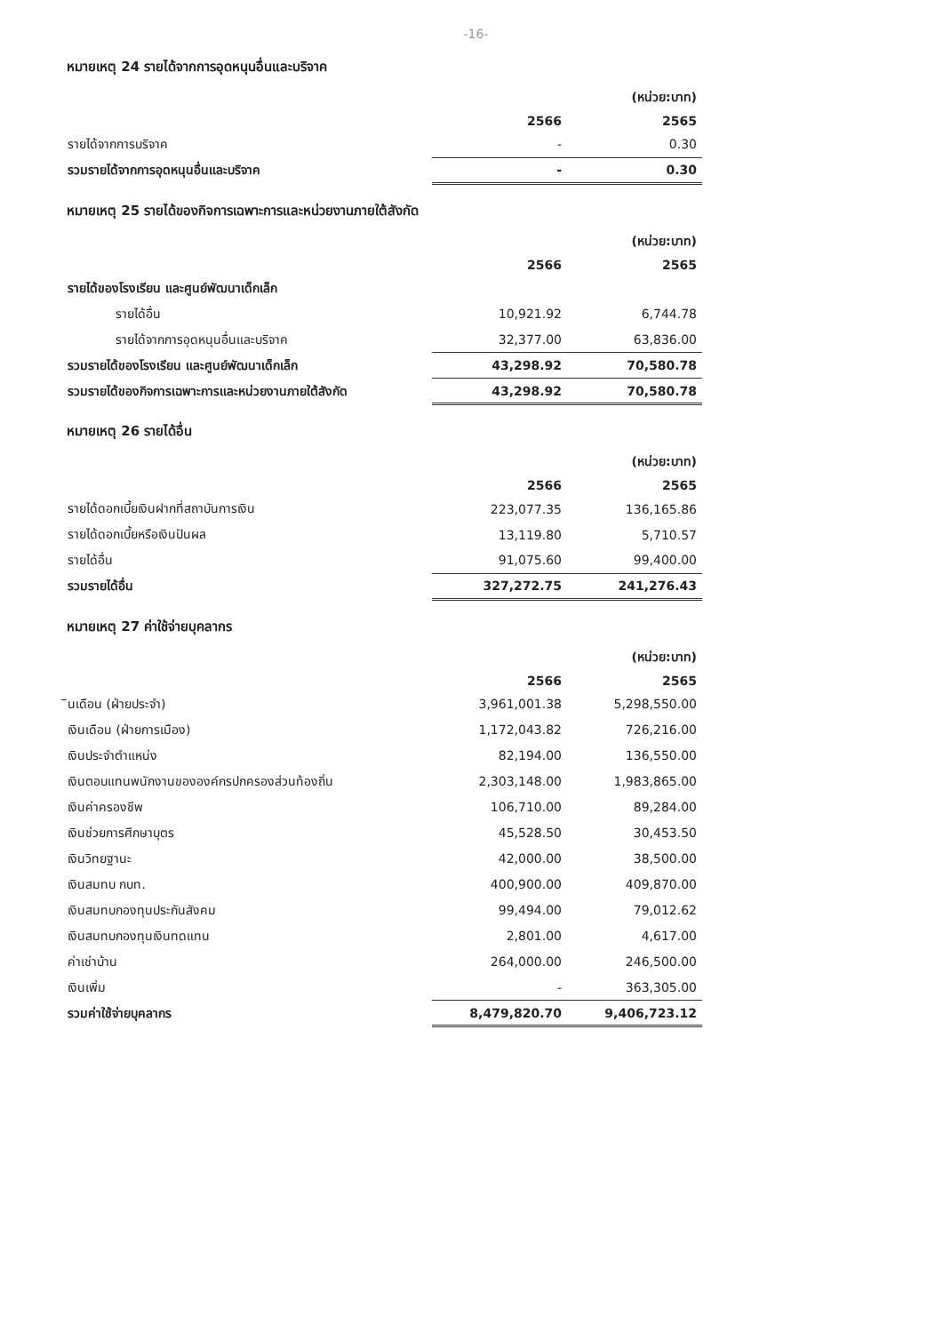-16-
หมายเหตุ 24 รายได้จากการอุดหนุนอื่นและบริจาค
| | | (หน่วย:บาท) |
| | 2566 | 2565 |
| รายได้จากการบริจาค | - | 0.30 |
| รวมรายได้จากการอุดหนุนอื่นและบริจาค | - | 0.30 |
หมายเหตุ 25 รายได้ของกิจการเฉพาะการและหน่วยงานภายใต้สังกัด
| | | (หน่วย:บาท) |
| | 2566 | 2565 |
| รายได้ของโรงเรียน และศูนย์พัฒนาเด็กเล็ก | | |
| รายได้อื่น | 10,921.92 | 6,744.78 |
| รายได้จากการอุดหนุนอื่นและบริจาค | 32,377.00 | 63,836.00 |
| รวมรายได้ของโรงเรียน และศูนย์พัฒนาเด็กเล็ก | 43,298.92 | 70,580.78 |
| รวมรายได้ของกิจการเฉพาะการและหน่วยงานภายใต้สังกัด | 43,298.92 | 70,580.78 |
หมายเหตุ 26 รายได้อื่น
| | | (หน่วย:บาท) |
| | 2566 | 2565 |
| รายได้ดอกเบี้ยเงินฝากที่สถาบันการเงิน | 223,077.35 | 136,165.86 |
| รายได้ดอกเบี้ยหรือเงินปันผล | 13,119.80 | 5,710.57 |
| รายได้อื่น | 91,075.60 | 99,400.00 |
| รวมรายได้อื่น | 327,272.75 | 241,276.43 |
หมายเหตุ 27 ค่าใช้จ่ายบุคลากร
| | | (หน่วย:บาท) |
| | 2566 | 2565 |
| ินเดือน (ฝ่ายประจำ) | 3,961,001.38 | 5,298,550.00 |
| เงินเดือน (ฝ่ายการเมือง) | 1,172,043.82 | 726,216.00 |
| เงินประจำตำแหน่ง | 82,194.00 | 136,550.00 |
| เงินตอบแทนพนักงานขององค์กรปกครองส่วนท้องถิ่น | 2,303,148.00 | 1,983,865.00 |
| เงินค่าครองชีพ | 106,710.00 | 89,284.00 |
| เงินช่วยการศึกษาบุตร | 45,528.50 | 30,453.50 |
| เงินวิทยฐานะ | 42,000.00 | 38,500.00 |
| เงินสมทบ กบท. | 400,900.00 | 409,870.00 |
| เงินสมทบกองทุนประกันสังคม | 99,494.00 | 79,012.62 |
| เงินสมทบกองทุนเงินทดแทน | 2,801.00 | 4,617.00 |
| ค่าเช่าบ้าน | 264,000.00 | 246,500.00 |
| เงินเพิ่ม | - | 363,305.00 |
| รวมค่าใช้จ่ายบุคลากร | 8,479,820.70 | 9,406,723.12 |